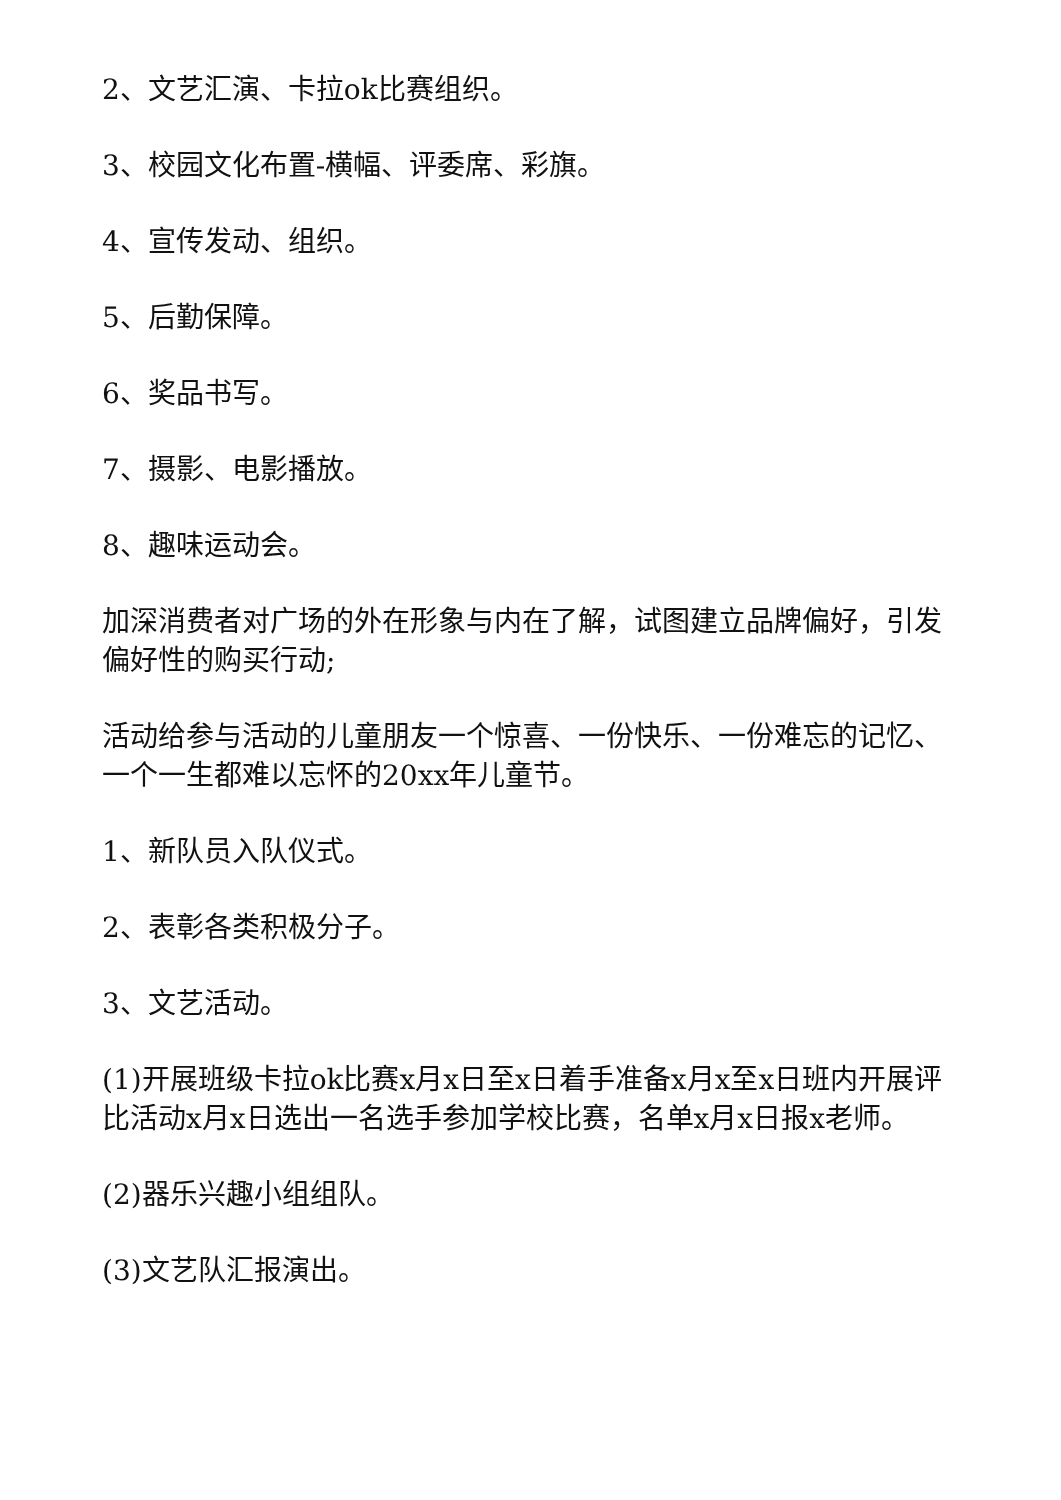2、文艺汇演、卡拉ok比赛组织。
3、校园文化布置-横幅、评委席、彩旗。
4、宣传发动、组织。
5、后勤保障。
6、奖品书写。
7、摄影、电影播放。
8、趣味运动会。
加深消费者对广场的外在形象与内在了解，试图建立品牌偏好，引发偏好性的购买行动;
活动给参与活动的儿童朋友一个惊喜、一份快乐、一份难忘的记忆、一个一生都难以忘怀的20xx年儿童节。
1、新队员入队仪式。
2、表彰各类积极分子。
3、文艺活动。
(1)开展班级卡拉ok比赛x月x日至x日着手准备x月x至x日班内开展评比活动x月x日选出一名选手参加学校比赛，名单x月x日报x老师。
(2)器乐兴趣小组组队。
(3)文艺队汇报演出。